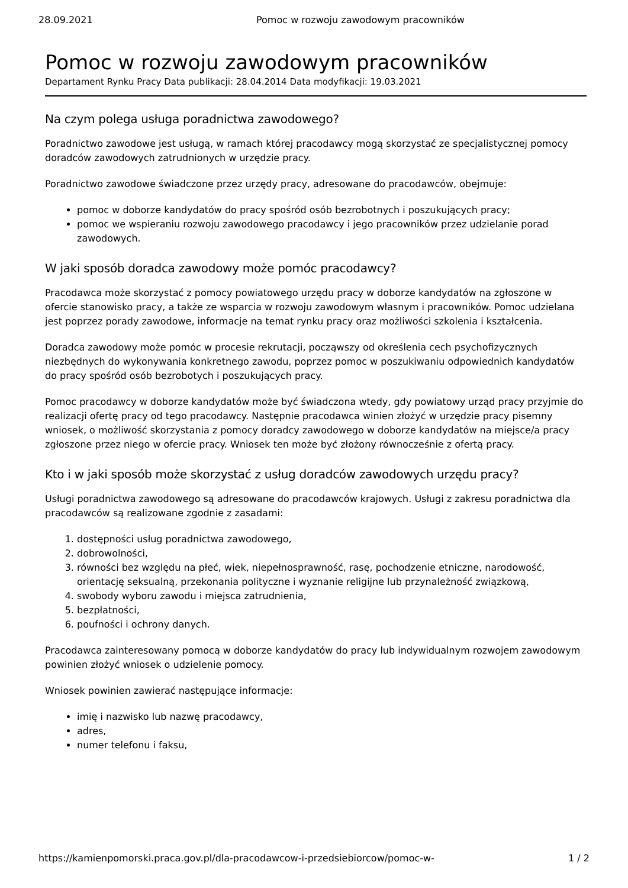28.09.2021 Pomoc w rozwoju zawodowym pracowników
Pomoc w rozwoju zawodowym pracowników
Departament Rynku Pracy Data publikacji: 28.04.2014 Data modyfikacji: 19.03.2021
Na czym polega usługa poradnictwa zawodowego?
Poradnictwo zawodowe jest usługą, w ramach której pracodawcy mogą skorzystać ze specjalistycznej pomocy doradców zawodowych zatrudnionych w urzędzie pracy.
Poradnictwo zawodowe świadczone przez urzędy pracy, adresowane do pracodawców, obejmuje:
pomoc w doborze kandydatów do pracy spośród osób bezrobotnych i poszukujących pracy;
pomoc we wspieraniu rozwoju zawodowego pracodawcy i jego pracowników przez udzielanie porad zawodowych.
W jaki sposób doradca zawodowy może pomóc pracodawcy?
Pracodawca może skorzystać z pomocy powiatowego urzędu pracy w doborze kandydatów na zgłoszone w ofercie stanowisko pracy, a także ze wsparcia w rozwoju zawodowym własnym i pracowników. Pomoc udzielana jest poprzez porady zawodowe, informacje na temat rynku pracy oraz możliwości szkolenia i kształcenia.
Doradca zawodowy może pomóc w procesie rekrutacji, począwszy od określenia cech psychofizycznych niezbędnych do wykonywania konkretnego zawodu, poprzez pomoc w poszukiwaniu odpowiednich kandydatów do pracy spośród osób bezrobotych i poszukujących pracy.
Pomoc pracodawcy w doborze kandydatów może być świadczona wtedy, gdy powiatowy urząd pracy przyjmie do realizacji ofertę pracy od tego pracodawcy. Następnie pracodawca winien złożyć w urzędzie pracy pisemny wniosek, o możliwość skorzystania z pomocy doradcy zawodowego w doborze kandydatów na miejsce/a pracy zgłoszone przez niego w ofercie pracy. Wniosek ten może być złożony równocześnie z ofertą pracy.
Kto i w jaki sposób może skorzystać z usług doradców zawodowych urzędu pracy?
Usługi poradnictwa zawodowego są adresowane do pracodawców krajowych. Usługi z zakresu poradnictwa dla pracodawców są realizowane zgodnie z zasadami:
1. dostępności usług poradnictwa zawodowego,
2. dobrowolności,
3. równości bez względu na płeć, wiek, niepełnosprawność, rasę, pochodzenie etniczne, narodowość, orientację seksualną, przekonania polityczne i wyznanie religijne lub przynależność związkową,
4. swobody wyboru zawodu i miejsca zatrudnienia,
5. bezpłatności,
6. poufności i ochrony danych.
Pracodawca zainteresowany pomocą w doborze kandydatów do pracy lub indywidualnym rozwojem zawodowym powinien złożyć wniosek o udzielenie pomocy.
Wniosek powinien zawierać następujące informacje:
imię i nazwisko lub nazwę pracodawcy,
adres,
numer telefonu i faksu,
https://kamienpomorski.praca.gov.pl/dla-pracodawcow-i-przedsiebiorcow/pomoc-w- 1 / 2